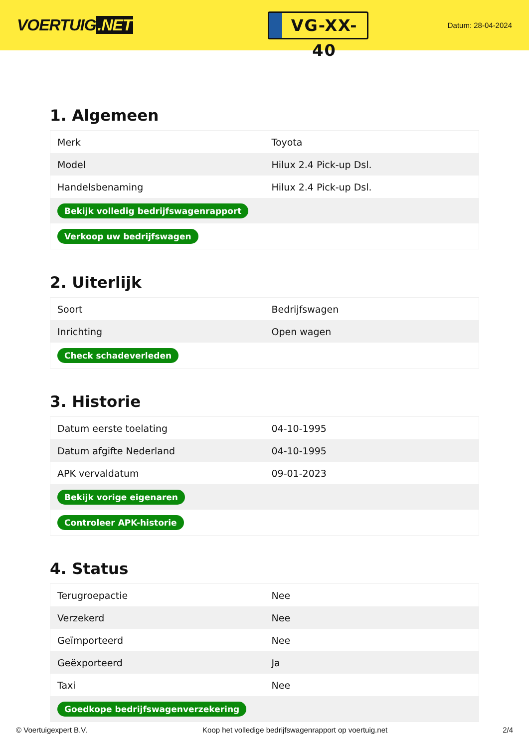VOERTUIG.NET
VG-XX-40
Datum: 28-04-2024
1. Algemeen
| Merk | Toyota |
| Model | Hilux 2.4 Pick-up Dsl. |
| Handelsbenaming | Hilux 2.4 Pick-up Dsl. |
| Bekijk volledig bedrijfswagenrapport | |
| Verkoop uw bedrijfswagen | |
2. Uiterlijk
| Soort | Bedrijfswagen |
| Inrichting | Open wagen |
| Check schadeverleden | |
3. Historie
| Datum eerste toelating | 04-10-1995 |
| Datum afgifte Nederland | 04-10-1995 |
| APK vervaldatum | 09-01-2023 |
| Bekijk vorige eigenaren | |
| Controleer APK-historie | |
4. Status
| Terugroepactie | Nee |
| Verzekerd | Nee |
| Geïmporteerd | Nee |
| Geëxporteerd | Ja |
| Taxi | Nee |
| Goedkope bedrijfswagenverzekering | |
© Voertuigexpert B.V. Koop het volledige bedrijfswagenrapport op voertuig.net 2/4